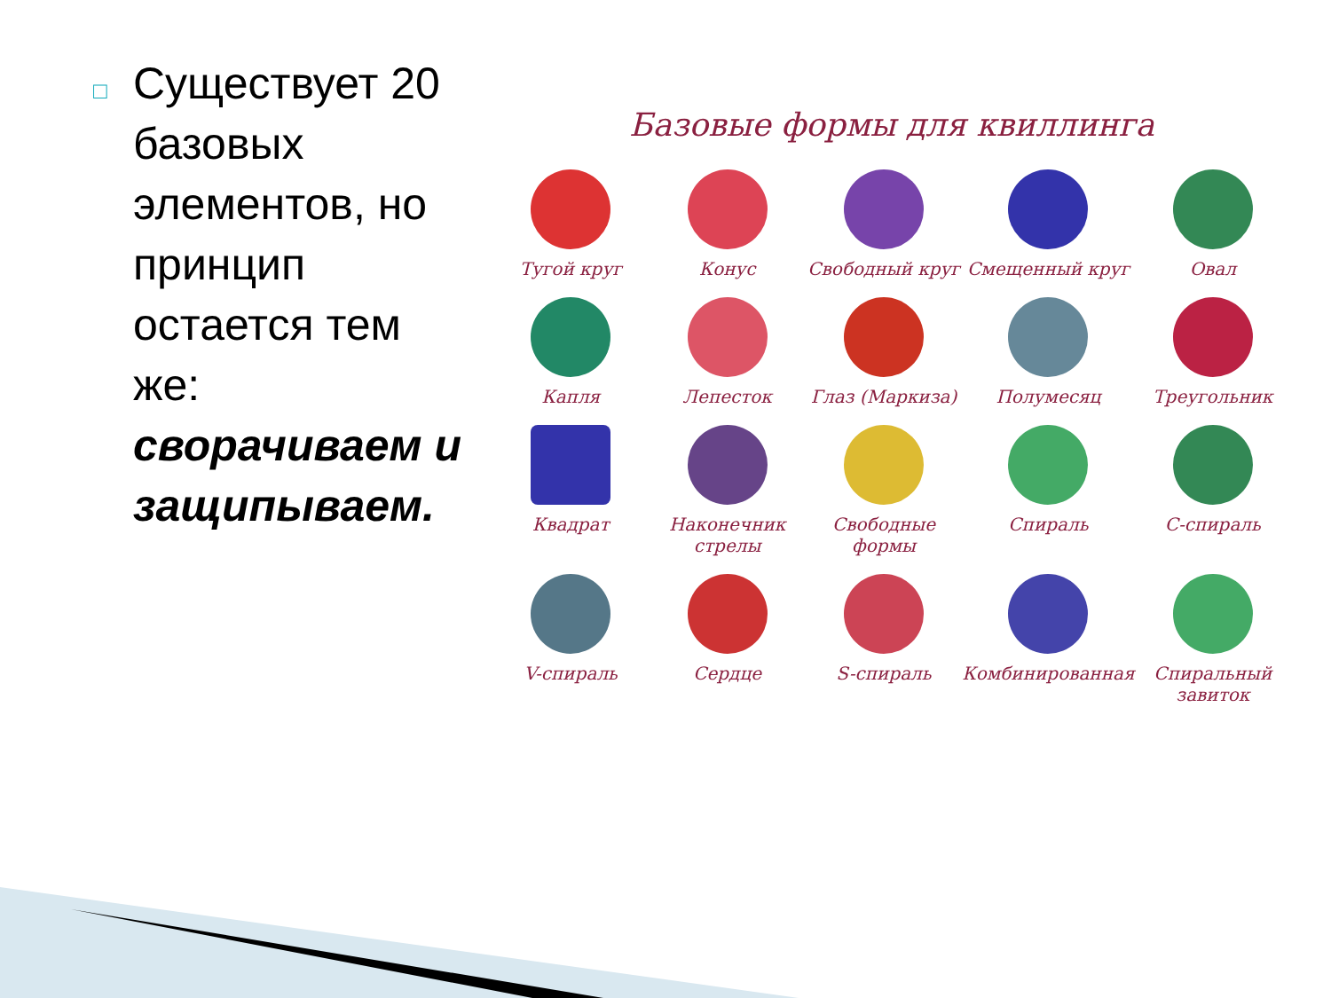□
Существует 20 базовых элементов, но принцип остается тем же: сворачиваем и защипываем.
Базовые формы для квиллинга
Тугой круг
Конус
Свободный круг
Смещенный круг
Овал
Капля
Лепесток
Глаз (Маркиза)
Полумесяц
Треугольник
Квадрат
Наконечник стрелы
Свободные формы
Спираль
C-спираль
V-спираль
Сердце
S-спираль
Комбинированная
Спиральный завиток